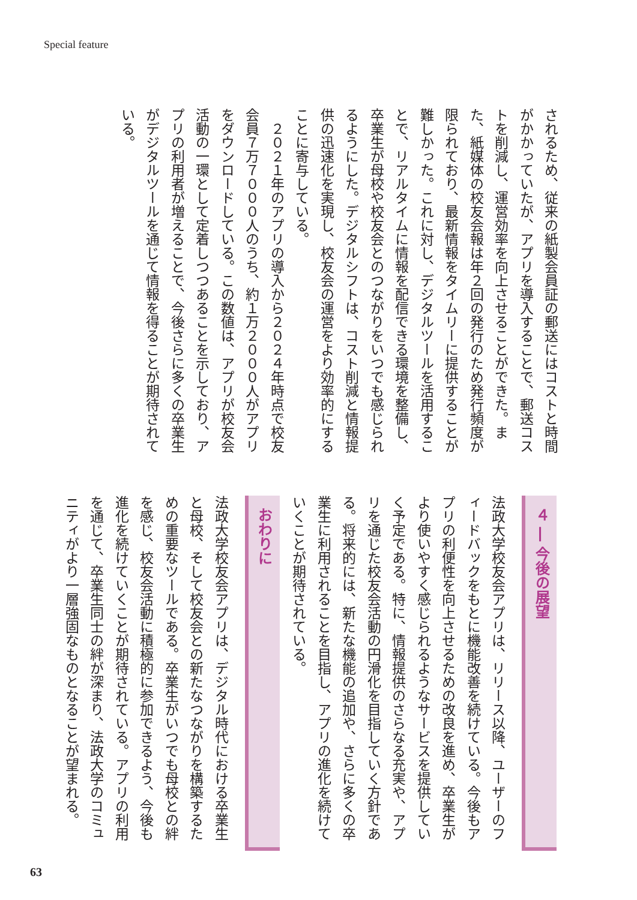Special feature
されるため、従来の紙製会員証の郵送にはコストと時間がかかっていたが、アプリを導入することで、郵送コストを削減し、運営効率を向上させることができた。また、紙媒体の校友会報は年２回の発行のため発行頻度が限られており、最新情報をタイムリーに提供することが難しかった。これに対し、デジタルツールを活用することで、リアルタイムに情報を配信できる環境を整備し、卒業生が母校や校友会とのつながりをいつでも感じられるようにした。デジタルシフトは、コスト削減と情報提供の迅速化を実現し、校友会の運営をより効率的にすることに寄与している。
　２０２１年のアプリの導入から２０２４年時点で校友会員７万７０００人のうち、約１万２０００人がアプリをダウンロードしている。この数値は、アプリが校友会活動の一環として定着しつつあることを示しており、アプリの利用者が増えることで、今後さらに多くの卒業生がデジタルツールを通じて情報を得ることが期待されている。
４ ― 今後の展望
法政大学校友会アプリは、リリース以降、ユーザーのフィードバックをもとに機能改善を続けている。今後もアプリの利便性を向上させるための改良を進め、卒業生がより使いやすく感じられるようなサービスを提供していく予定である。特に、情報提供のさらなる充実や、アプリを通じた校友会活動の円滑化を目指していく方針である。将来的には、新たな機能の追加や、さらに多くの卒業生に利用されることを目指し、アプリの進化を続けていくことが期待されている。
おわりに
法政大学校友会アプリは、デジタル時代における卒業生と母校、そして校友会との新たなつながりを構築するための重要なツールである。卒業生がいつでも母校との絆を感じ、校友会活動に積極的に参加できるよう、今後も進化を続けていくことが期待されている。アプリの利用を通じて、卒業生同士の絆が深まり、法政大学のコミュニティがより一層強固なものとなることが望まれる。
63